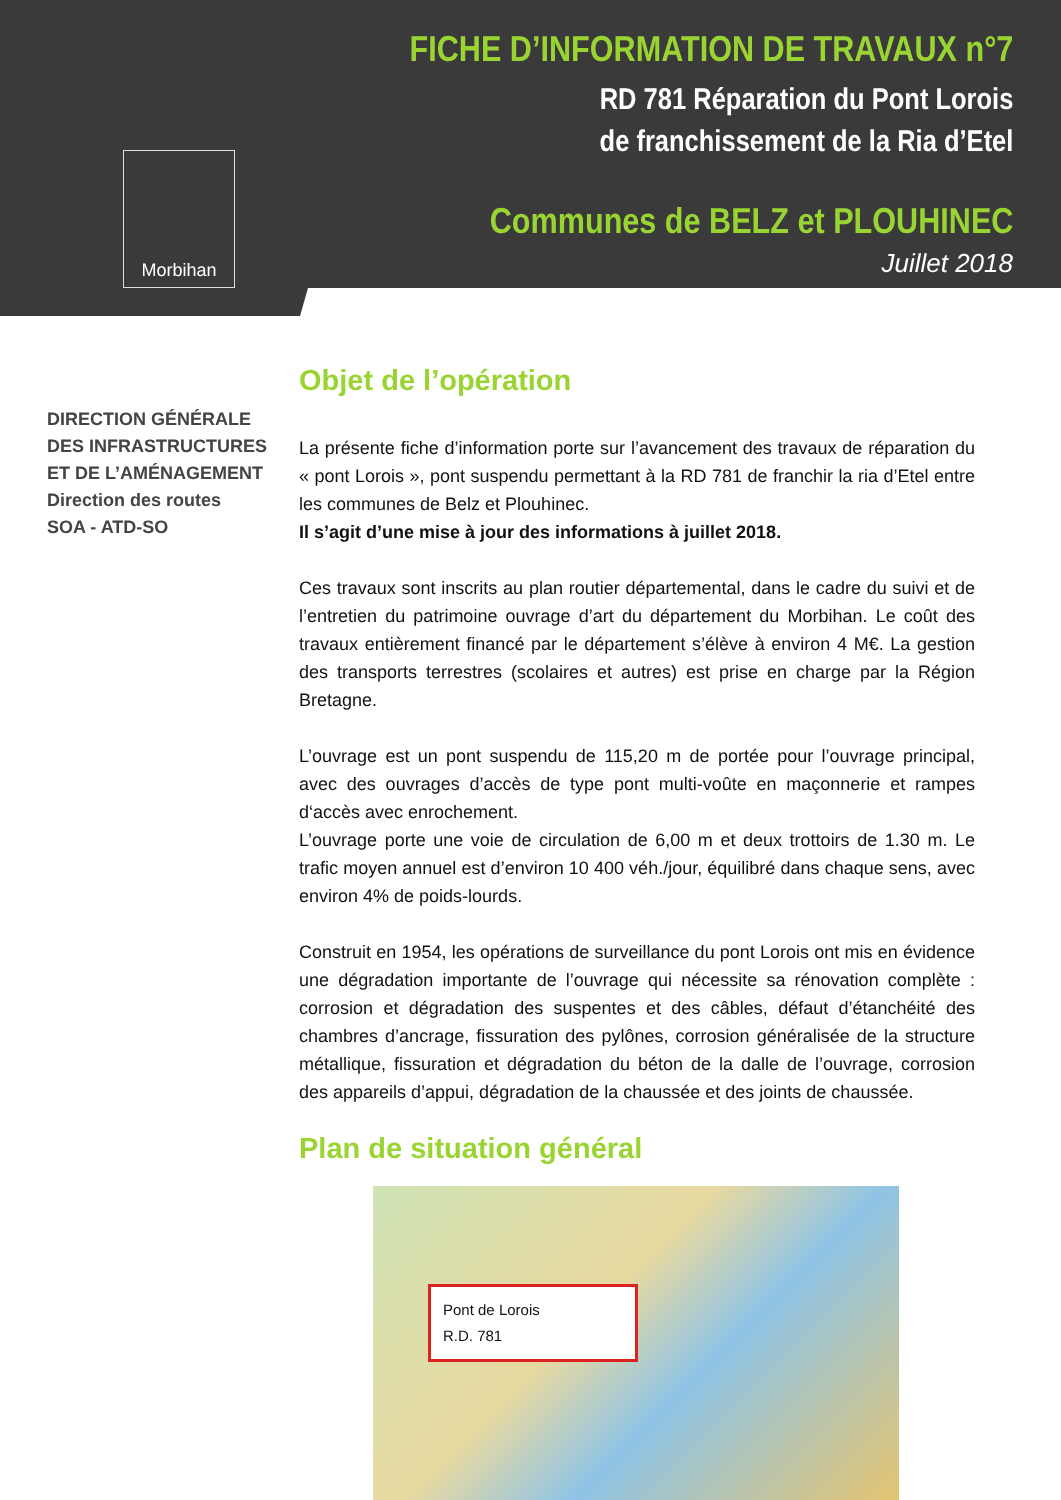Morbihan
FICHE D’INFORMATION DE TRAVAUX n°7
RD 781 Réparation du Pont Lorois
de franchissement de la Ria d’Etel
Communes de BELZ et PLOUHINEC
Juillet 2018
DIRECTION GÉNÉRALE
DES INFRASTRUCTURES
ET DE L’AMÉNAGEMENT
Direction des routes
SOA - ATD-SO
Objet de l’opération
La présente fiche d’information porte sur l’avancement des travaux de réparation du « pont Lorois », pont suspendu permettant à la RD 781 de franchir la ria d’Etel entre les communes de Belz et Plouhinec.
Il s’agit d’une mise à jour des informations à juillet 2018.
Ces travaux sont inscrits au plan routier départemental, dans le cadre du suivi et de l’entretien du patrimoine ouvrage d’art du département du Morbihan. Le coût des travaux entièrement financé par le département s’élève à environ 4 M€. La gestion des transports terrestres (scolaires et autres) est prise en charge par la Région Bretagne.
L’ouvrage est un pont suspendu de 115,20 m de portée pour l’ouvrage principal, avec des ouvrages d’accès de type pont multi-voûte en maçonnerie et rampes d‘accès avec enrochement.
L’ouvrage porte une voie de circulation de 6,00 m et deux trottoirs de 1.30 m. Le trafic moyen annuel est d’environ 10 400 véh./jour, équilibré dans chaque sens, avec environ 4% de poids-lourds.
Construit en 1954, les opérations de surveillance du pont Lorois ont mis en évidence une dégradation importante de l’ouvrage qui nécessite sa rénovation complète : corrosion et dégradation des suspentes et des câbles, défaut d’étanchéité des chambres d’ancrage, fissuration des pylônes, corrosion généralisée de la structure métallique, fissuration et dégradation du béton de la dalle de l’ouvrage, corrosion des appareils d’appui, dégradation de la chaussée et des joints de chaussée.
Plan de situation général
Pont de Lorois
R.D. 781